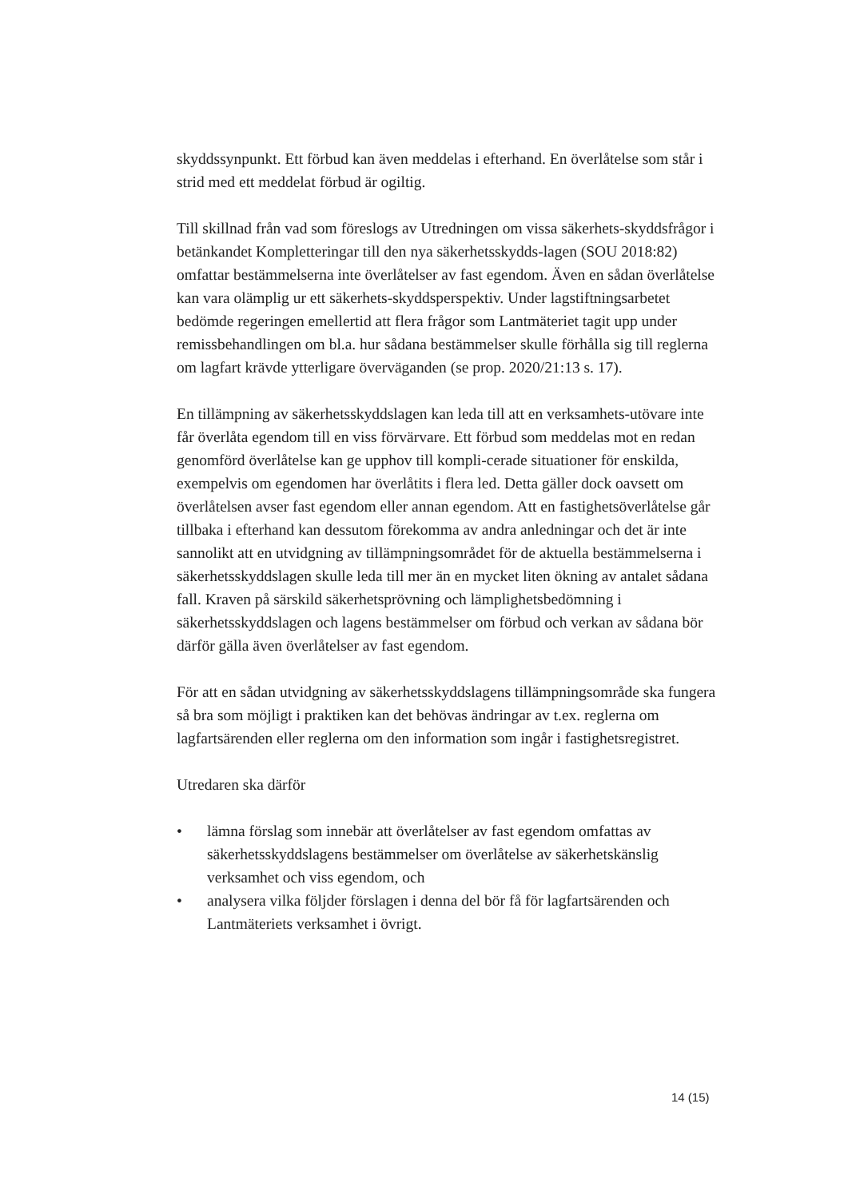skyddssynpunkt. Ett förbud kan även meddelas i efterhand. En överlåtelse som står i strid med ett meddelat förbud är ogiltig.
Till skillnad från vad som föreslogs av Utredningen om vissa säkerhets-skyddsfrågor i betänkandet Kompletteringar till den nya säkerhetsskydds-lagen (SOU 2018:82) omfattar bestämmelserna inte överlåtelser av fast egendom. Även en sådan överlåtelse kan vara olämplig ur ett säkerhets-skyddsperspektiv. Under lagstiftningsarbetet bedömde regeringen emellertid att flera frågor som Lantmäteriet tagit upp under remissbehandlingen om bl.a. hur sådana bestämmelser skulle förhålla sig till reglerna om lagfart krävde ytterligare överväganden (se prop. 2020/21:13 s. 17).
En tillämpning av säkerhetsskyddslagen kan leda till att en verksamhets-utövare inte får överlåta egendom till en viss förvärvare. Ett förbud som meddelas mot en redan genomförd överlåtelse kan ge upphov till kompli-cerade situationer för enskilda, exempelvis om egendomen har överlåtits i flera led. Detta gäller dock oavsett om överlåtelsen avser fast egendom eller annan egendom. Att en fastighetsöverlåtelse går tillbaka i efterhand kan dessutom förekomma av andra anledningar och det är inte sannolikt att en utvidgning av tillämpningsområdet för de aktuella bestämmelserna i säkerhetsskyddslagen skulle leda till mer än en mycket liten ökning av antalet sådana fall. Kraven på särskild säkerhetsprövning och lämplighetsbedömning i säkerhetsskyddslagen och lagens bestämmelser om förbud och verkan av sådana bör därför gälla även överlåtelser av fast egendom.
För att en sådan utvidgning av säkerhetsskyddslagens tillämpningsområde ska fungera så bra som möjligt i praktiken kan det behövas ändringar av t.ex. reglerna om lagfartsärenden eller reglerna om den information som ingår i fastighetsregistret.
Utredaren ska därför
• lämna förslag som innebär att överlåtelser av fast egendom omfattas av säkerhetsskyddslagens bestämmelser om överlåtelse av säkerhetskänslig verksamhet och viss egendom, och
• analysera vilka följder förslagen i denna del bör få för lagfartsärenden och Lantmäteriets verksamhet i övrigt.
14 (15)